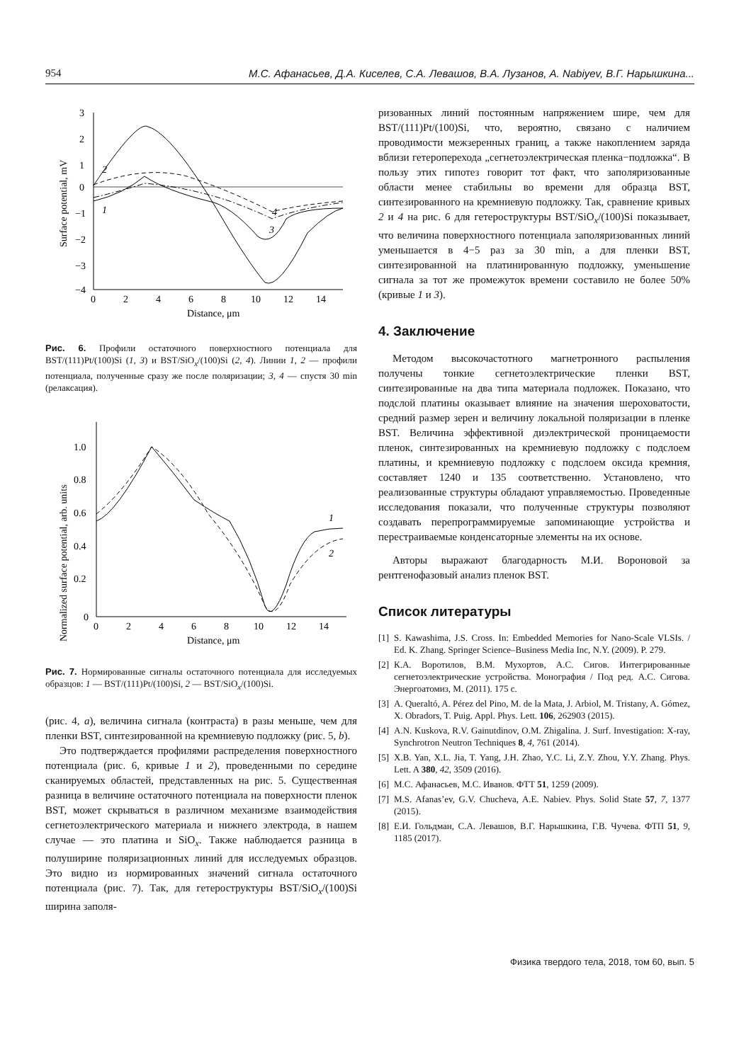954 М.С. Афанасьев, Д.А. Киселев, С.А. Левашов, В.А. Лузанов, A. Nabiyev, В.Г. Нарышкина...
3
2
1
0
−1
−2
−3
−4
0
2
4
6
8
10
12
14
Distance, μm
Surface potential, mV
2
1
4
3
Рис. 6. Профили остаточного поверхностного потенциала для BST/(111)Pt/(100)Si (1, 3) и BST/SiO<sub>x</sub>/(100)Si (2, 4). Линии 1, 2 — профили потенциала, полученные сразу же после поляризации; 3, 4 — спустя 30 min (релаксация).
1.0
0.8
0.6
0.4
0.2
0
0
2
4
6
8
10
12
14
Distance, μm
Normalized surface potential, arb. units
1
2
Рис. 7. Нормированные сигналы остаточного потенциала для исследуемых образцов: 1 — BST/(111)Pt/(100)Si, 2 — BST/SiO<sub>x</sub>/(100)Si.
(рис. 4, a), величина сигнала (контраста) в разы меньше, чем для пленки BST, синтезированной на кремниевую подложку (рис. 5, b).
Это подтверждается профилями распределения поверхностного потенциала (рис. 6, кривые 1 и 2), проведенными по середине сканируемых областей, представленных на рис. 5. Существенная разница в величине остаточного потенциала на поверхности пленок BST, может скрываться в различном механизме взаимодействия сегнетоэлектрического материала и нижнего электрода, в нашем случае — это платина и SiO<sub>x</sub>. Также наблюдается разница в полуширине поляризационных линий для исследуемых образцов. Это видно из нормированных значений сигнала остаточного потенциала (рис. 7). Так, для гетероструктуры BST/SiO<sub>x</sub>/(100)Si ширина заполя-
ризованных линий постоянным напряжением шире, чем для BST/(111)Pt/(100)Si, что, вероятно, связано с наличием проводимости межзеренных границ, а также накоплением заряда вблизи гетероперехода „сегнетоэлектрическая пленка−подложка“. В пользу этих гипотез говорит тот факт, что заполяризованные области менее стабильны во времени для образца BST, синтезированного на кремниевую подложку. Так, сравнение кривых 2 и 4 на рис. 6 для гетероструктуры BST/SiO<sub>x</sub>/(100)Si показывает, что величина поверхностного потенциала заполяризованных линий уменьшается в 4−5 раз за 30 min, а для пленки BST, синтезированной на платинированную подложку, уменьшение сигнала за тот же промежуток времени составило не более 50% (кривые 1 и 3).
4. Заключение
Методом высокочастотного магнетронного распыления получены тонкие сегнетоэлектрические пленки BST, синтезированные на два типа материала подложек. Показано, что подслой платины оказывает влияние на значения шероховатости, средний размер зерен и величину локальной поляризации в пленке BST. Величина эффективной диэлектрической проницаемости пленок, синтезированных на кремниевую подложку с подслоем платины, и кремниевую подложку с подслоем оксида кремния, составляет 1240 и 135 соответственно. Установлено, что реализованные структуры обладают управляемостью. Проведенные исследования показали, что полученные структуры позволяют создавать перепрограммируемые запоминающие устройства и перестраиваемые конденсаторные элементы на их основе.
Авторы выражают благодарность М.И. Вороновой за рентгенофазовый анализ пленок BST.
Список литературы
[1]
S. Kawashima, J.S. Cross. In: Embedded Memories for Nano-Scale VLSIs. / Ed. K. Zhang. Springer Science–Business Media Inc, N.Y. (2009). P. 279.
[2]
К.А. Воротилов, В.М. Мухортов, А.С. Сигов. Интегрированные сегнетоэлектрические устройства. Монография / Под ред. А.С. Сигова. Энергоатомиз, М. (2011). 175 с.
[3]
A. Queraltó, A. Pérez del Pino, M. de la Mata, J. Arbiol, M. Tristany, A. Gómez, X. Obradors, T. Puig. Appl. Phys. Lett. 106, 262903 (2015).
[4]
A.N. Kuskova, R.V. Gainutdinov, O.M. Zhigalina. J. Surf. Investigation: X-ray, Synchrotron Neutron Techniques 8, 4, 761 (2014).
[5]
X.B. Yan, X.L. Jia, T. Yang, J.H. Zhao, Y.C. Li, Z.Y. Zhou, Y.Y. Zhang. Phys. Lett. A 380, 42, 3509 (2016).
[6]
М.С. Афанасьев, М.С. Иванов. ФТТ 51, 1259 (2009).
[7]
M.S. Afanas’ev, G.V. Chucheva, A.E. Nabiev. Phys. Solid State 57, 7, 1377 (2015).
[8]
Е.И. Гольдман, С.А. Левашов, В.Г. Нарышкина, Г.В. Чучева. ФТП 51, 9, 1185 (2017).
Физика твердого тела, 2018, том 60, вып. 5